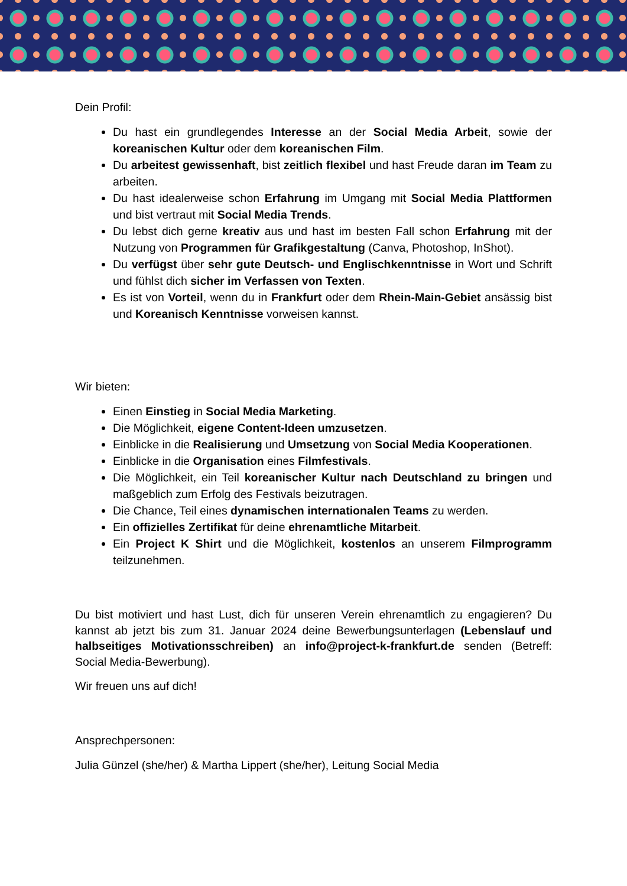Dein Profil:
Du hast ein grundlegendes Interesse an der Social Media Arbeit, sowie der koreanischen Kultur oder dem koreanischen Film.
Du arbeitest gewissenhaft, bist zeitlich flexibel und hast Freude daran im Team zu arbeiten.
Du hast idealerweise schon Erfahrung im Umgang mit Social Media Plattformen und bist vertraut mit Social Media Trends.
Du lebst dich gerne kreativ aus und hast im besten Fall schon Erfahrung mit der Nutzung von Programmen für Grafikgestaltung (Canva, Photoshop, InShot).
Du verfügst über sehr gute Deutsch- und Englischkenntnisse in Wort und Schrift und fühlst dich sicher im Verfassen von Texten.
Es ist von Vorteil, wenn du in Frankfurt oder dem Rhein-Main-Gebiet ansässig bist und Koreanisch Kenntnisse vorweisen kannst.
Wir bieten:
Einen Einstieg in Social Media Marketing.
Die Möglichkeit, eigene Content-Ideen umzusetzen.
Einblicke in die Realisierung und Umsetzung von Social Media Kooperationen.
Einblicke in die Organisation eines Filmfestivals.
Die Möglichkeit, ein Teil koreanischer Kultur nach Deutschland zu bringen und maßgeblich zum Erfolg des Festivals beizutragen.
Die Chance, Teil eines dynamischen internationalen Teams zu werden.
Ein offizielles Zertifikat für deine ehrenamtliche Mitarbeit.
Ein Project K Shirt und die Möglichkeit, kostenlos an unserem Filmprogramm teilzunehmen.
Du bist motiviert und hast Lust, dich für unseren Verein ehrenamtlich zu engagieren? Du kannst ab jetzt bis zum 31. Januar 2024 deine Bewerbungsunterlagen (Lebenslauf und halbseitiges Motivationsschreiben) an info@project-k-frankfurt.de senden (Betreff: Social Media-Bewerbung).
Wir freuen uns auf dich!
Ansprechpersonen:
Julia Günzel (she/her) & Martha Lippert (she/her), Leitung Social Media